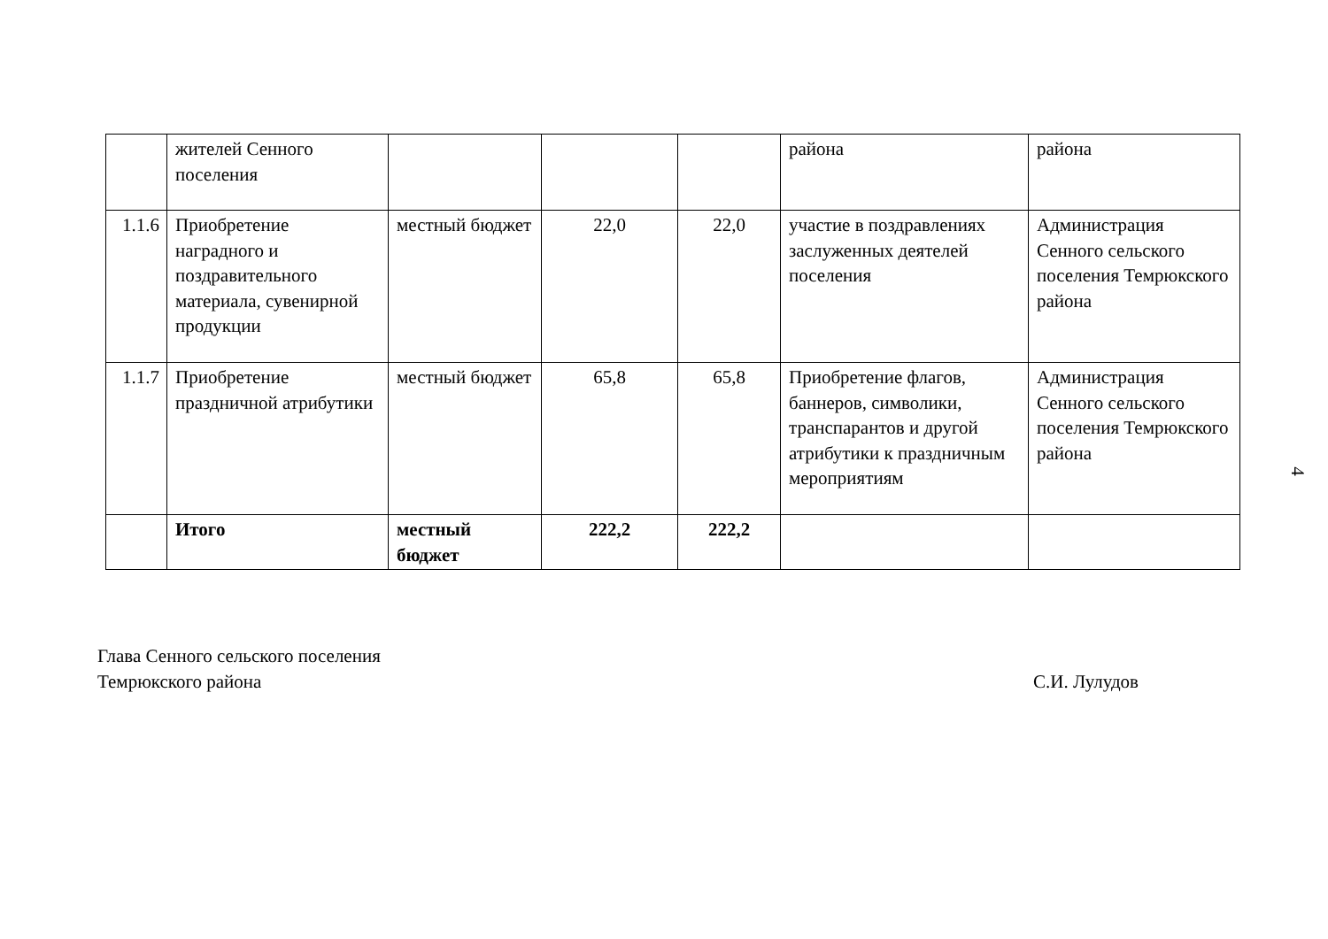| | жителей Сенного поселения | | | | района | района |
| 1.1.6 | Приобретение наградного и поздравительного материала, сувенирной продукции | местный бюджет | 22,0 | 22,0 | участие в поздравлениях заслуженных деятелей поселения | Администрация Сенного сельского поселения Темрюкского района |
| 1.1.7 | Приобретение праздничной атрибутики | местный бюджет | 65,8 | 65,8 | Приобретение флагов, баннеров, символики, транспарантов и другой атрибутики к праздничным мероприятиям | Администрация Сенного сельского поселения Темрюкского района |
| | Итого | местный бюджет | 222,2 | 222,2 | | |
4
Глава Сенного сельского поселения
Темрюкского района
С.И. Лулудов